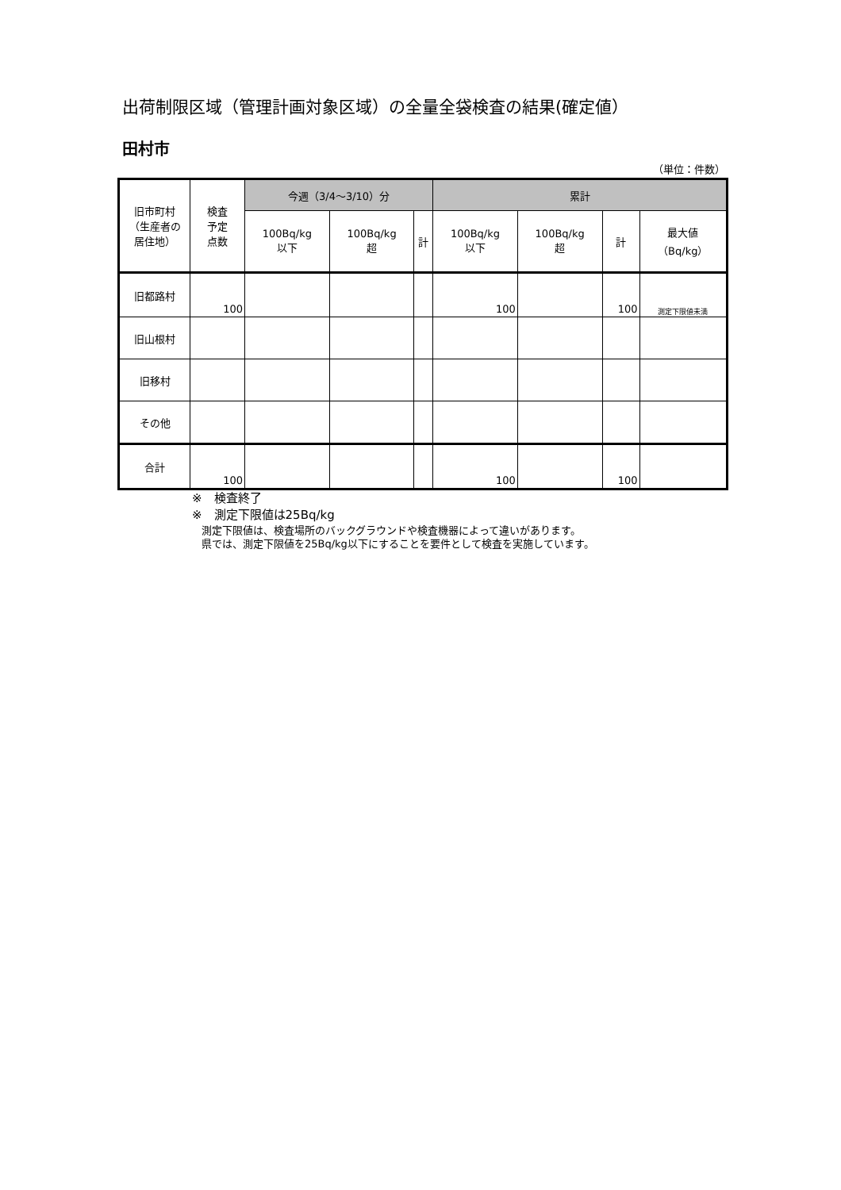出荷制限区域（管理計画対象区域）の全量全袋検査の結果(確定値）
田村市
（単位：件数）
| 旧市町村 （生産者の 居住地） | 検査 予定 点数 | 今週（3/4～3/10）分 | | | 累計 | | | |
| --- | --- | --- | --- | --- | --- | --- | --- | --- |
| | | 100Bq/kg 以下 | 100Bq/kg 超 | 計 | 100Bq/kg 以下 | 100Bq/kg 超 | 計 | 最大値 （Bq/kg） |
| 旧都路村 | 100 | | | | 100 | | 100 | 測定下限値未満 |
| 旧山根村 | | | | | | | | |
| 旧移村 | | | | | | | | |
| その他 | | | | | | | | |
| 合計 | 100 | | | | 100 | | 100 | |
※　検査終了
※　測定下限値は25Bq/kg
測定下限値は、検査場所のバックグラウンドや検査機器によって違いがあります。
県では、測定下限値を25Bq/kg以下にすることを要件として検査を実施しています。